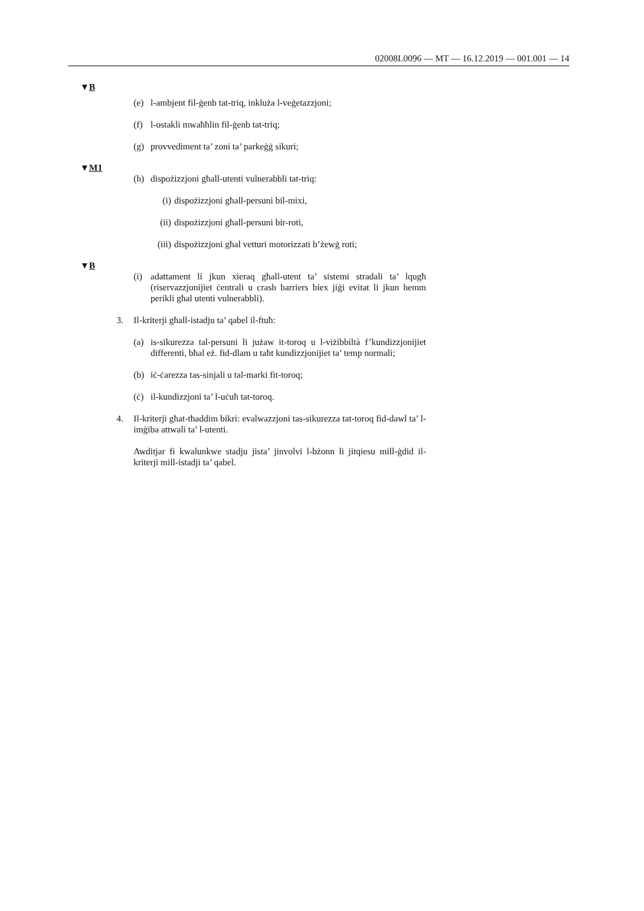02008L0096 — MT — 16.12.2019 — 001.001 — 14
▼B
(e) l-ambjent fil-ġenb tat-triq, inkluża l-veġetazzjoni;
(f) l-ostakli mwaħħlin fil-ġenb tat-triq;
(g) provvediment ta’ zoni ta’ parkeġġ sikuri;
▼M1
(h) dispożizzjoni għall-utenti vulnerabbli tat-triq:
(i) dispożizzjoni għall-persuni bil-mixi,
(ii) dispożizzjoni għall-persuni bir-roti,
(iii) dispożizzjoni għal vetturi motorizzati b’żewġ roti;
▼B
(i) adattament li jkun xieraq għall-utent ta’ sistemi stradali ta’ lqugħ (riservazzjonijiet ċentrali u crash barriers biex jiġi evitat li jkun hemm perikli għal utenti vulnerabbli).
3. Il-kriterji għall-istadju ta’ qabel il-ftuħ:
(a) is-sikurezza tal-persuni li jużaw it-toroq u l-viżibbiltà f’kundizzjonijiet differenti, bħal eż. fid-dlam u taħt kundizzjonijiet ta’ temp normali;
(b) iċ-ċarezza tas-sinjali u tal-marki fit-toroq;
(ċ) il-kundizzjoni ta’ l-uċuħ tat-toroq.
4. Il-kriterji għat-tħaddim bikri: evalwazzjoni tas-sikurezza tat-toroq fid-dawl ta’ l-imġiba attwali ta’ l-utenti.
Awditjar fi kwalunkwe stadju jista’ jinvolvi l-bżonn li jitqiesu mill-ġdid il-kriterji mill-istadji ta’ qabel.